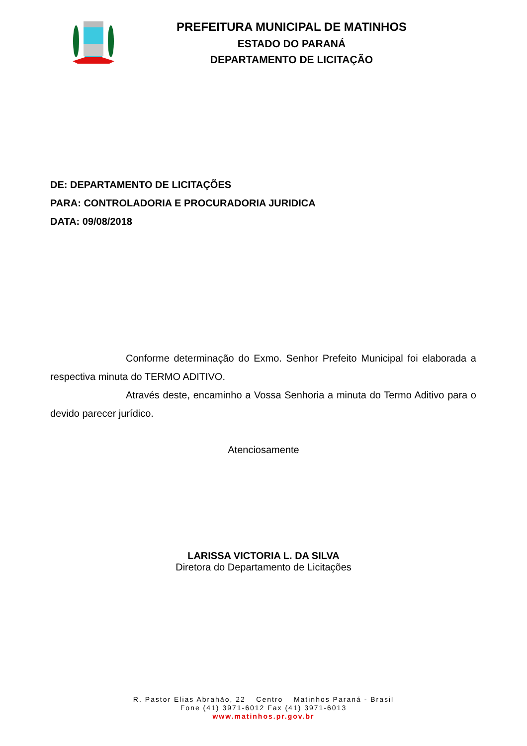PREFEITURA MUNICIPAL DE MATINHOS
ESTADO DO PARANÁ
DEPARTAMENTO DE LICITAÇÃO
DE: DEPARTAMENTO DE LICITAÇÕES
PARA: CONTROLADORIA E PROCURADORIA JURIDICA
DATA: 09/08/2018
Conforme determinação do Exmo. Senhor Prefeito Municipal foi elaborada a respectiva minuta do TERMO ADITIVO.
Através deste, encaminho a Vossa Senhoria a minuta do Termo Aditivo para o devido parecer jurídico.
Atenciosamente
LARISSA VICTORIA L. DA SILVA
Diretora do Departamento de Licitações
R. Pastor Elias Abrahão, 22 – Centro – Matinhos Paraná - Brasil
Fone (41) 3971-6012 Fax (41) 3971-6013
www.matinhos.pr.gov.br